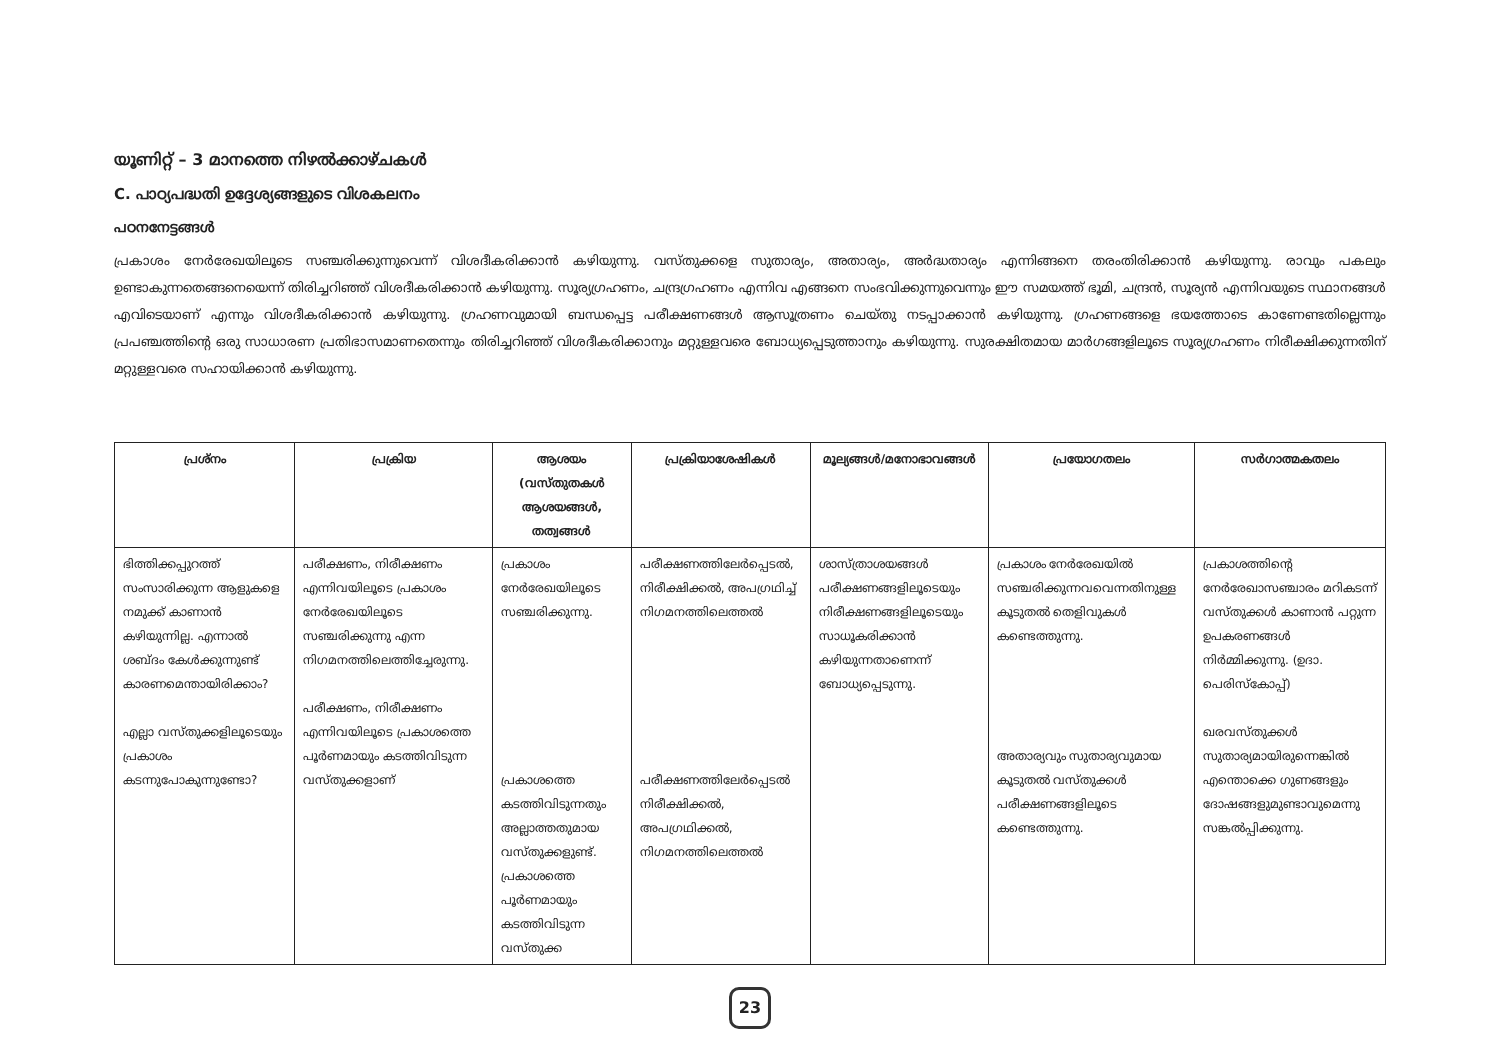യൂണിറ്റ് – 3 മാനത്തെ നിഴൽക്കാഴ്ചകൾ
C. പാഠ്യപദ്ധതി ഉദ്ദേശ്യങ്ങളുടെ വിശകലനം
പഠനനേട്ടങ്ങൾ
പ്രകാശം നേർരേഖയിലൂടെ സഞ്ചരിക്കുന്നുവെന്ന് വിശദീകരിക്കാൻ കഴിയുന്നു. വസ്തുക്കളെ സുതാര്യം, അതാര്യം, അർദ്ധതാര്യം എന്നിങ്ങനെ തരംതിരിക്കാൻ കഴിയുന്നു. രാവും പകലും ഉണ്ടാകുന്നതെങ്ങനെയെന്ന് തിരിച്ചറിഞ്ഞ് വിശദീകരിക്കാൻ കഴിയുന്നു. സൂര്യഗ്രഹണം, ചന്ദ്രഗ്രഹണം എന്നിവ എങ്ങനെ സംഭവിക്കുന്നുവെന്നും ഈ സമയത്ത് ഭൂമി, ചന്ദ്രൻ, സൂര്യൻ എന്നിവയുടെ സ്ഥാനങ്ങൾ എവിടെയാണ് എന്നും വിശദീകരിക്കാൻ കഴിയുന്നു. ഗ്രഹണവുമായി ബന്ധപ്പെട്ട പരീക്ഷണങ്ങൾ ആസൂത്രണം ചെയ്തു നടപ്പാക്കാൻ കഴിയുന്നു. ഗ്രഹണങ്ങളെ ഭയത്തോടെ കാണേണ്ടതില്ലെന്നും പ്രപഞ്ചത്തിന്റെ ഒരു സാധാരണ പ്രതിഭാസമാണതെന്നും തിരിച്ചറിഞ്ഞ് വിശദീകരിക്കാനും മറ്റുള്ളവരെ ബോധ്യപ്പെടുത്താനും കഴിയുന്നു. സുരക്ഷിതമായ മാർഗങ്ങളിലൂടെ സൂര്യഗ്രഹണം നിരീക്ഷിക്കുന്നതിന് മറ്റുള്ളവരെ സഹായിക്കാൻ കഴിയുന്നു.
| പ്രശ്നം | പ്രക്രിയ | ആശയം (വസ്തുതകൾ ആശയങ്ങൾ, തത്വങ്ങൾ | പ്രക്രിയാശേഷികൾ | മൂല്യങ്ങൾ/മനോഭാവങ്ങൾ | പ്രയോഗതലം | സർഗാത്മകതലം |
| --- | --- | --- | --- | --- | --- | --- |
| ഭിത്തിക്കപ്പുറത്ത് സംസാരിക്കുന്ന ആളുകളെ നമുക്ക് കാണാൻ കഴിയുന്നില്ല. എന്നാൽ ശബ്ദം കേൾക്കുന്നുണ്ട് കാരണമെന്തായിരിക്കാം? എല്ലാ വസ്തുക്കളിലൂടെയും പ്രകാശം കടന്നുപോകുന്നുണ്ടോ? | പരീക്ഷണം, നിരീക്ഷണം എന്നിവയിലൂടെ പ്രകാശം നേർരേഖയിലൂടെ സഞ്ചരിക്കുന്നു എന്ന നിഗമനത്തിലെത്തിച്ചേരുന്നു. പരീക്ഷണം, നിരീക്ഷണം എന്നിവയിലൂടെ പ്രകാശത്തെ പൂർണമായും കടത്തിവിടുന്ന വസ്തുക്കളാണ് | പ്രകാശം നേർരേഖയിലൂടെ സഞ്ചരിക്കുന്നു. പ്രകാശത്തെ കടത്തിവിടുന്നതും അല്ലാത്തതുമായ വസ്തുക്കളുണ്ട്. പ്രകാശത്തെ പൂർണമായും കടത്തിവിടുന്ന വസ്തുക്ക | പരീക്ഷണത്തിലേർപ്പെടൽ, നിരീക്ഷിക്കൽ, അപഗ്രഥിച്ച് നിഗമനത്തിലെത്തൽ പരീക്ഷണത്തിലേർപ്പെടൽ നിരീക്ഷിക്കൽ, അപഗ്രഥിക്കൽ, നിഗമനത്തിലെത്തൽ | ശാസ്ത്രാശയങ്ങൾ പരീക്ഷണങ്ങളിലൂടെയും നിരീക്ഷണങ്ങളിലൂടെയും സാധൂകരിക്കാൻ കഴിയുന്നതാണെന്ന് ബോധ്യപ്പെടുന്നു. | പ്രകാശം നേർരേഖയിൽ സഞ്ചരിക്കുന്നവവെന്നതിനുള്ള കൂടുതൽ തെളിവുകൾ കണ്ടെത്തുന്നു. അതാര്യവും സുതാര്യവുമായ കൂടുതൽ വസ്തുക്കൾ പരീക്ഷണങ്ങളിലൂടെ കണ്ടെത്തുന്നു. | പ്രകാശത്തിന്റെ നേർരേഖാസഞ്ചാരം മറികടന്ന് വസ്തുക്കൾ കാണാൻ പറ്റുന്ന ഉപകരണങ്ങൾ നിർമ്മിക്കുന്നു. (ഉദാ. പെരിസ്കോപ്പ്) ഖരവസ്തുക്കൾ സുതാര്യമായിരുന്നെങ്കിൽ എന്തൊക്കെ ഗുണങ്ങളും ദോഷങ്ങളുമുണ്ടാവുമെന്നു സങ്കൽപ്പിക്കുന്നു. |
23